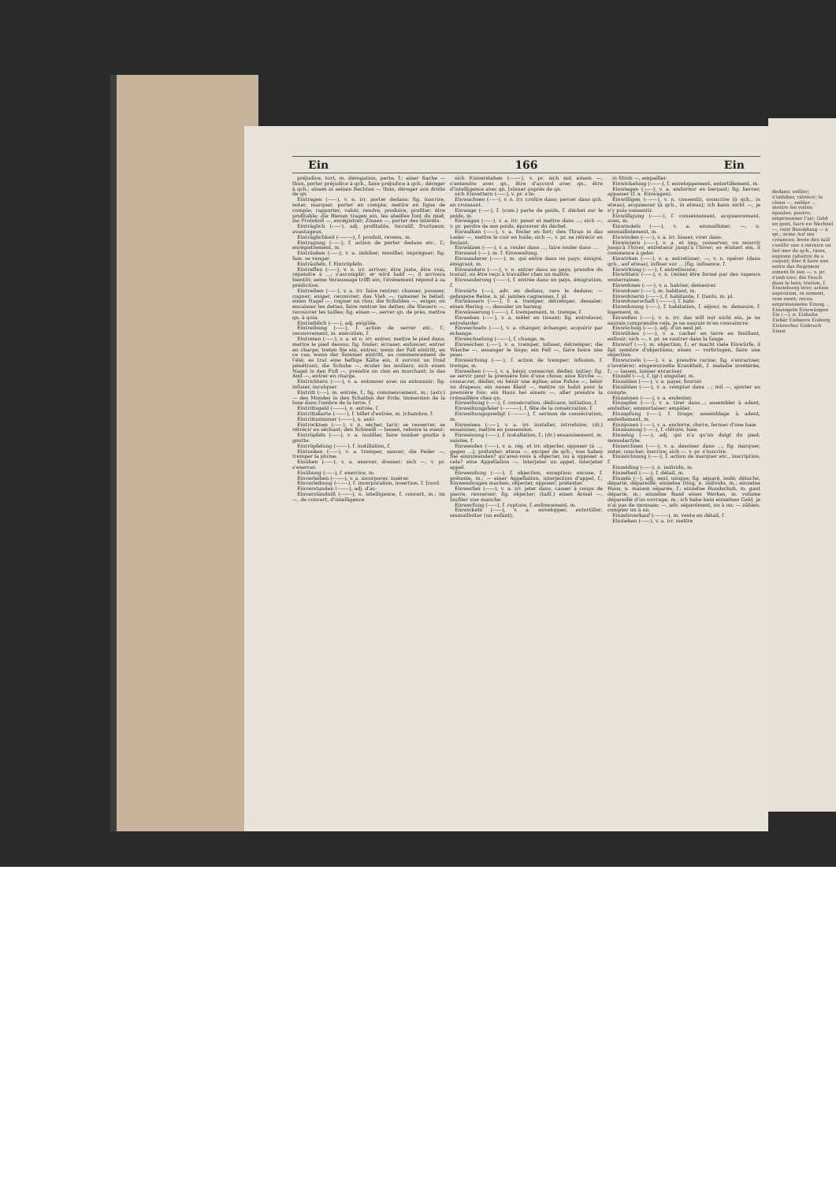Ein 166 Ein
préjudice, tort, m. dérogation, perte, f.; einer Sache — thun, porter préjudice à qch., faire préjudice à qch.; déroger à qch.; einem in seinen Rechten — thun, déroger aux droits de qn.
Eintragen (⏑—⏑), v. n. irr. porter dedans; fig. inscrire, noter, marquer, porter en compte, mettre en ligne de compte; rapporter, valoir, rendre, produire, profiter; être profitable; die Bienen tragen ein, les abeilles font du miel; ins Protokoll —, enrégistrer; Zinsen —, porter des intérêts.
Einträglich (⏑—⏑), adj. profitable, lucratif, fructueux; avantageux.
Einträglichkeit (⏑—⏑—), f. produit, revenu, m.
Eintragung (⏑—⏑), f. action de porter dedans etc., f.; enrégistrement, m.
Einträuken (⏑—⏑), v. a. imbiber, mouiller, imprégner; fig. fam. se venger.
Einträufeln, f. Eintröpfeln.
Eintreffen (⏑—⏑), v. n. irr. arriver; être juste, être vrai, répondre à ...; s'accomplir; er wird bald —, il arrivera bientôt; seine Voraussage trifft ein, l'événement répond à sa prédiction.
Eintreiben (⏑—⏑), v. a. irr. faire rentrer; chasser, pousser, cogner; exiger, recouvrer; das Vieh —, ramener le bétail; einen Nagel —, cogner un clou; die Schulden —, exiger, ou encaisser les dettes, faire rentrer les dettes; die Steuern —, recouvrer les tailles; fig. einen —, serrer qn. de près, mettre qn. à quia.
Eintreiblich (⏑—⏑), adj. exigible.
Eintreibung (⏑—⏑), f. action de serrer etc., f.; recouvrement, m. exécution, f.
Eintreten (⏑—⏑), v. a. et n. irr. entrer, mettre le pied dans; mettre le pied dessus; fig. fouler; écraser, enfoncer; entrer en charge; treten Sie ein, entrez; wenn der Fall eintritt, en ce cas; wenn der Sommer eintritt, au commencement de l'été; es trat eine heftige Kälte ein, il survint un froid pénétrant; die Schuhe —, éculer les souliers; sich einen Nagel in den Fuß —, prendre un clou en marchant; in das Amt —, entrer en charge.
Eintrichtern (⏑—⏑), v. a. entonner avec un entonnoir; fig. infuser, inculquer.
Eintritt (⏑—), m. entrée, f.; fig. commencement, m.; (astr.) — des Mondes in den Schatten der Erde, immersion de la lune dans l'ombre de la terre, f.
Eintrittsgeld (⏑——), n. entrée, f.
Eintrittskarte (⏑⏑—⏑), f. billet d'entrée, m. [chambre, f.
Eintrittszimmer (⏑⏑—⏑), n. anti-
Eintrocknen (⏑—⏑), v. n. sécher, tarir; se resserrer, se rétrécir en séchant; den Schweiß — lassen, reboire la sueur.
Eintröpfeln (⏑—⏑), v. a. instiller, faire tomber goutte à goutte.
Eintröpfelung (⏑—⏑⏑), f. instillation, f.
Eintunken (⏑—⏑), v. a. tremper, saucer; die Feder —, tremper la plume.
Einüben (⏑—⏑), v. a. exercer, dresser; sich —, v. pr. s'exercer.
Einübung (⏑—⏑), f. exercice, m.
Einverleiben (⏑⏑—⏑), v. a. incorporer, insérer.
Einverleibung (⏑⏑—⏑), f. incorporation, insertion, f. [cord.
Einverstanden (⏑⏑—⏑), adj. d'ac-
Einverständniß (⏑⏑—⏑), n. intelligence, f. concert, m.; im —, de concert, d'intelligence.
sich Einverstehen (⏑⏑—⏑), v. pr. sich mit einem —, s'entendre avec qn., être d'accord avec qn., être d'intelligence avec qn. [sinuer auprès de qn.
sich Einvettern (⏑—⏑), v. pr. s'in-
Einwachsen (⏑—⏑), v. n. irr. croître dans; percer dans qch. en croissant.
Einwage (⏑—⏑), f. (com.) perte de poids, f. déchet sur le poids, m.
Einwägen (⏑—⏑), v. a. irr. peser et mettre dans ...; sich —, v. pr. perdre de son poids, éprouver du déchet.
Einwalken (⏑—⏑), v. a. fouler en fort; den Thran in das Leder —, mettre le cuir en huile; sich —, v. pr. se rétrécir en foulant.
Einwälzen (⏑—⏑), v. a. rouler dans ..., faire rouler dans ....
Einwand (⏑—), m. f. Einwendung.
Einwanderer (⏑—⏑⏑), m. qui entre dans un pays; émigré, émigrant, m.
Einwandern (⏑—⏑), v. n. entrer dans un pays; prendre du travail, ou être reçu à travailler chez un maître.
Einwanderung (⏑—⏑⏑), f. entrée dans un pays, émigration, f.
Einwärts (⏑—), adv. en dedans, vers le dedans; — gebogene Beine, n. pl. jambes cagneuses, f. pl.
Einwässern (⏑—⏑), v. a. tremper, détremper, dessaler; einen Hering —, dessaler un hareng.
Einwässerung (⏑—⏑⏑), f. trempement, m. trempe, f.
Einweben (⏑—⏑), v. a. mêler en tissant; fig. entrelacer, entrelarder.
Einwechseln (⏑—⏑), v. a. changer, échanger, acquérir par échange.
Einwechselung (⏑—⏑⏑), f. change, m.
Einweichen (⏑—⏑), v. a. tremper, infuser, détremper; die Wäsche —, essanger le linge; ein Fell —, faire boire une peau.
Einweichung (⏑—⏑), f. action de tremper; infusion, f. trempe, m.
Einweihen (⏑—⏑), v. a. bénir, consacrer, dédier, initier; fig. se servir pour la première fois d'une chose; eine Kirche —, consacrer, dédier, ou bénir une église; eine Fahne —, bénir un drapeau; ein neues Kleid —, mettre un habit pour la première fois; ein Haus bei einem —, aller prendre la crémaillère chez qn.
Einweihung (⏑—⏑), f. consécration, dédicace, initiation, f.
Einweihungsfeier (⏑—⏑—⏑), f. fête de la consécration, f.
Einweihungspredigt (⏑—⏑—⏑), f. sermon de consécration, m.
Einweisen (⏑—⏑), v. a. irr. installer, introduire; (dr.) ensaisiner, mettre en possession.
Einweisung (⏑—⏑), f. installation, f.; (dr.) ensaisinement, m. saisine, f.
Einwenden (⏑—⏑), v. a. rég. et irr. objecter, opposer (à ..., gegen ...); prétexter; etwas —, exciper de qch.; was haben Sie einzuwenden? qu'avez-vous à objecter, ou à opposer à cela? eine Appellation —, interjeter un appel, interjeter appel.
Einwendung (⏑—⏑), f. objection, exception; excuse, f. prétexte, m.; — einer Appellation, interjection d'appel, f.; Einwendungen machen, objecter, opposer; prétexter.
Einwerfen (⏑—⏑), v. a. irr. jeter dans, casser à coups de pierre, renverser; fig. objecter; (taill.) einen Ärmel —, faufiler une manche.
Einwerfung (⏑—⏑), f. rupture, f. enfoncement, m.
Einwickeln (⏑—⏑), v. a. envelopper, entortiller; emmaillotter (un enfant);
in Stroh —, empailler.
Einwickelung (⏑—⏑⏑), f. enveloppement, entortillement, m.
Einwiegen (⏑—⏑), v. a. endormir en berçant; fig. bercer, appaiser (f. a. Einwägen).
Einwilligen (⏑—⏑⏑), v. n. consentir, souscrire (à qch., in etwas), acquiescer (à qch., in etwas); ich kann nicht —, je n'y puis consentir.
Einwilligung (⏑—⏑⏑), f. consentement, acquiescement, aveu, m.
Einwindeln (⏑—⏑), v. a. emmailloter; —, n. emmaillotement, m.
Einwinden (⏑—⏑), v. a. irr. hisser, virer dans.
Einwintern (⏑—⏑), v. a. et imp. conserver, ou nourrir jusqu'à l'hiver, entretenir jusqu'à l'hiver; es wintert ein, il commence à geler.
Einwirken (⏑—⏑), v. a. entretisser; —, v. n. opérer (dans qch., auf etwas), influer sur ... [fig. influence, f.
Einwirkung (⏑—⏑), f. entretissure;
Einwittern (⏑—⏑), v. n. (mine) être formé par des vapeurs souterraines.
Einwohnen (⏑—⏑), v. a. habiter, demeurer.
Einwohner (⏑—⏑), m. habitant, m.
Einwohnerin (⏑—⏑⏑), f. habitante, f. [tants, m. pl.
Einwohnerschaft (⏑—⏑—), f. habi-
Einwohnung (⏑—⏑), f. habitation, f. séjour, m. demeure, f. logement, m.
Einwollen (⏑—⏑), v. n. irr. das will mir nicht ein, je ne saurais comprendre cela, je ne saurais m'en convaincre.
Einwüchsig (⏑—⏑), adj. d'un seul jet.
Einwühlen (⏑—⏑), v. a. cacher en terre en fouillant, enfouir; sich —, v. pr. se vautrer dans la fange.
Einwurf (⏑—), m. objection, f.; er macht viele Einwürfe, il fait nombre d'objections; einen — vorbringen, faire une objection.
Einwurzeln (⏑—⏑), v. a. prendre racine; fig. s'enraciner, s'invétérer; eingewurzelte Krankheit, f. maladie invétérée, f.; — lassen, laisser enraciner.
Einzahl (⏑—), f. (gr.) singulier, m.
Einzahlen (⏑—⏑), v. a. payer, fournir.
Einzählen (⏑—⏑), v. a. compter dans ...; mit —, ajouter au compte.
Einzahnen (⏑—⏑), v. a. endenter.
Einzapfen (⏑—⏑), v. a. tirer dans...; assembler à adent, emboîter; emmortaiser; empâter.
Einzapfung (⏑—⏑), f. tirage; assemblage à adent, emboîtement, m.
Einzäunen (⏑—⏑), v. a. enclorre, clorre, fermer d'une haie.
Einzäunung (⏑—⏑), f. clôture, haie.
Einzehig (⏑—⏑), adj. qui n'a qu'un doigt du pied; monodactyle.
Einzeichnen (⏑—⏑), v. a. dessiner dans ...; fig. marquer, noter, coucher, inscrire; sich —, v. pr. s'inscrire.
Einzeichnung (⏑—⏑), f. action de marquer etc., inscription, f.
Einzelding (⏑—⏑), n. individu, m.
Einzelheit (⏑—⏑), f. détail, m.
Einzeln (⏑⏑), adj. seul, unique; fig. séparé, isolé; détaché, déparié, dépareillé; einzelne Ding, n. individu, m.; einzelne Haus, n. maison séparée, f.; einzelne Handschuh, m. gant déparié, m.; einzelne Band eines Werkes, m. volume dépareillé d'un ouvrage, m.; ich habe kein einzelnes Geld, je n'ai pas de monnaie; —, adv. séparément, un à un; — zählen, compter un à un.
Einzelnverkauf (⏑—⏑—), m. vente en détail, f.
Einziehen (⏑—⏑), v. a. irr. mettre
dedans; enfiler; s'imbiber, rétrécir; le chien —, enfiler ... mettre les voiles; épaules; poutre; emprisonner l'air; Geld en gent, faire en Wechsel —, retir Besoldung — à qn.; seine Auf ses créances; levée des taill cueillir une s retraire un fief mer de qch., tions, espionn rabattre de s caquet; filer d faire son entre das Regiment ziment fit son —, v. pr. s'imb trer; die Feuch dans le bois; tration, f. Einziehung tirer, action aspiration, re sement, ress ment; recou emprisonneme Einzig ... Einzingeln Einzwängen Eis (—), n. Eisbahn Eisbär Eisbeere Eisberg Eisbrecher Eisbruch Eisen